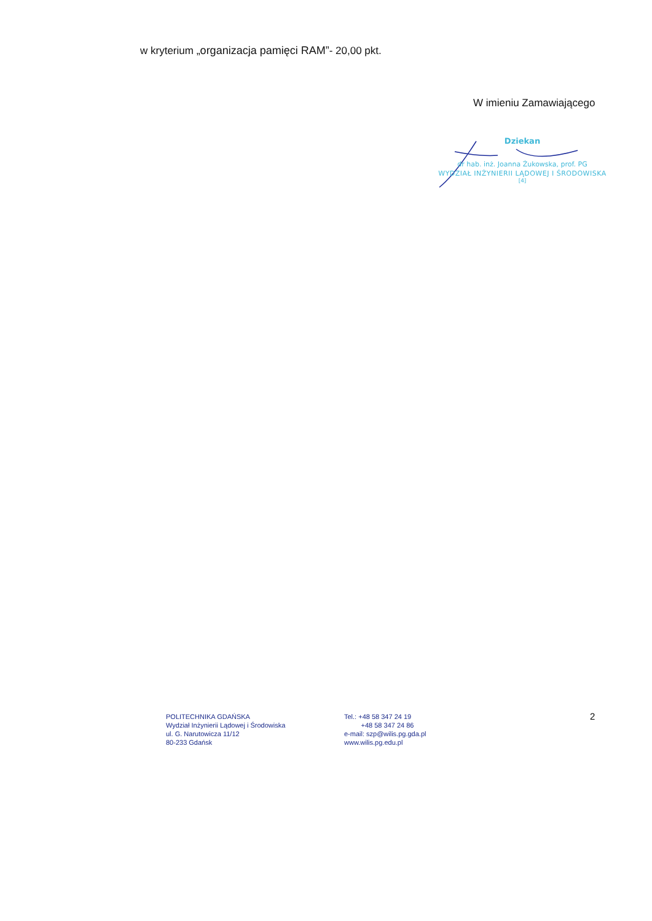w kryterium „organizacja pamięci RAM”- 20,00 pkt.
W imieniu Zamawiającego
Dziekan
dr hab. inż. Joanna Żukowska, prof. PG
WYDZIAŁ INŻYNIERII LĄDOWEJ I ŚRODOWISKA
[4]
POLITECHNIKA GDAŃSKA
Wydział Inżynierii Lądowej i Środowiska
ul. G. Narutowicza 11/12
80-233 Gdańsk
Tel.: +48 58 347 24 19
+48 58 347 24 86
e-mail: szp@wilis.pg.gda.pl
www.wilis.pg.edu.pl
2